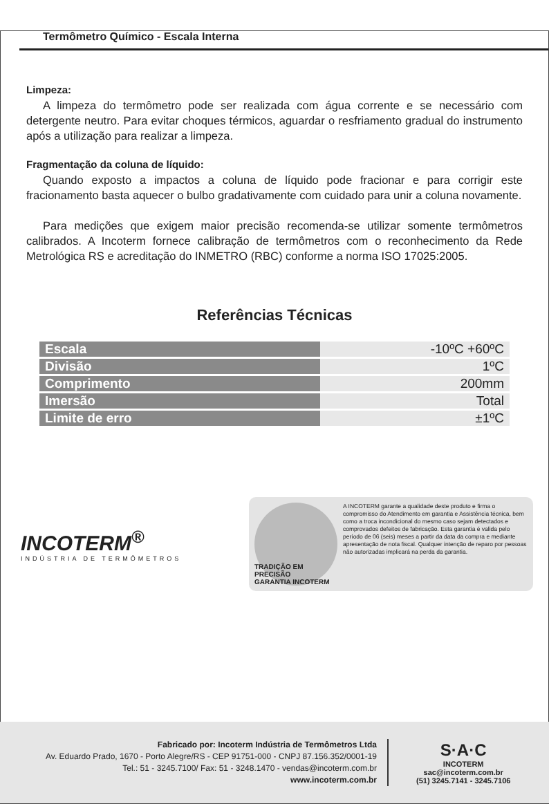Termômetro Químico - Escala Interna
Limpeza:
A limpeza do termômetro pode ser realizada com água corrente e se necessário com detergente neutro. Para evitar choques térmicos, aguardar o resfriamento gradual do instrumento após a utilização para realizar a limpeza.
Fragmentação da coluna de líquido:
Quando exposto a impactos a coluna de líquido pode fracionar e para corrigir este fracionamento basta aquecer o bulbo gradativamente com cuidado para unir a coluna novamente.
Para medições que exigem maior precisão recomenda-se utilizar somente termômetros calibrados. A Incoterm fornece calibração de termômetros com o reconhecimento da Rede Metrológica RS e acreditação do INMETRO (RBC) conforme a norma ISO 17025:2005.
Referências Técnicas
| Escala | -10ºC +60ºC |
| Divisão | 1ºC |
| Comprimento | 200mm |
| Imersão | Total |
| Limite de erro | ±1ºC |
INCOTERM<sup>®</sup>
INDÚSTRIA DE TERMÔMETROS
TRADIÇÃO EM PRECISÃO
GARANTIA INCOTERM
A INCOTERM garante a qualidade deste produto e firma o compromisso do Atendimento em garantia e Assistência técnica, bem como a troca incondicional do mesmo caso sejam detectados e comprovados defeitos de fabricação. Esta garantia é valida pelo período de 06 (seis) meses a partir da data da compra e mediante apresentação de nota fiscal. Qualquer intenção de reparo por pessoas não autorizadas implicará na perda da garantia.
Fabricado por: Incoterm Indústria de Termômetros Ltda
Av. Eduardo Prado, 1670 - Porto Alegre/RS - CEP 91751-000 - CNPJ 87.156.352/0001-19
Tel.: 51 - 3245.7100/ Fax: 51 - 3248.1470 - vendas@incoterm.com.br
www.incoterm.com.br
S·A·C
INCOTERM
sac@incoterm.com.br
(51) 3245.7141 - 3245.7106